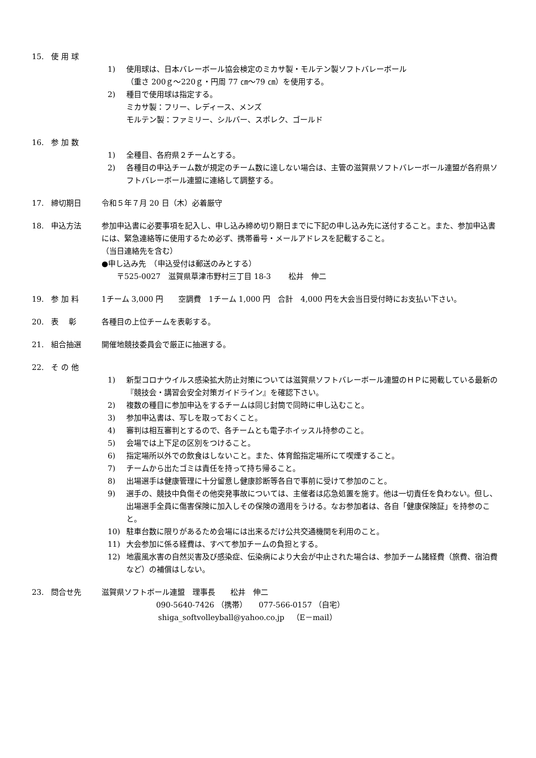15. 使 用 球
1) 使用球は、日本バレーボール協会検定のミカサ製・モルテン製ソフトバレーボール
（重さ 200ｇ～220ｇ・円周 77 ㎝～79 ㎝）を使用する。
2) 種目で使用球は指定する。
ミカサ製：フリー、レディース、メンズ
モルテン製：ファミリー、シルバー、スポレク、ゴールド
16. 参 加 数
1) 全種目、各府県２チームとする。
2) 各種目の申込チーム数が規定のチーム数に達しない場合は、主管の滋賀県ソフトバレーボール連盟が各府県ソフトバレーボール連盟に連絡して調整する。
17. 締切期日 令和５年７月 20 日（木）必着厳守
18. 申込方法 参加申込書に必要事項を記入し、申し込み締め切り期日までに下記の申し込み先に送付すること。また、参加申込書には、緊急連絡等に使用するため必ず、携帯番号・メールアドレスを記載すること。
（当日連絡先を含む）
●申し込み先　（申込受付は郵送のみとする）
　　〒525-0027　滋賀県草津市野村三丁目 18-3　　 松井　伸二
19. 参 加 料 1チーム 3,000 円　　空調費　1チーム 1,000 円　合計　4,000 円を大会当日受付時にお支払い下さい。
20. 表　 彰 各種目の上位チームを表彰する。
21. 組合抽選 開催地競技委員会で厳正に抽選する。
22. そ の 他
1) 新型コロナウイルス感染拡大防止対策については滋賀県ソフトバレーボール連盟のＨＰに掲載している最新の『競技会・講習会安全対策ガイドライン』を確認下さい。
2) 複数の種目に参加申込をするチームは同じ封筒で同時に申し込むこと。
3) 参加申込書は、写しを取っておくこと。
4) 審判は相互審判とするので、各チームとも電子ホイッスル持参のこと。
5) 会場では上下足の区別をつけること。
6) 指定場所以外での飲食はしないこと。また、体育館指定場所にて喫煙すること。
7) チームから出たゴミは責任を持って持ち帰ること。
8) 出場選手は健康管理に十分留意し健康診断等各自で事前に受けて参加のこと。
9) 選手の、競技中負傷その他突発事故については、主催者は応急処置を施す。他は一切責任を負わない。但し、出場選手全員に傷害保険に加入しその保険の適用をうける。なお参加者は、各自「健康保険証」を持参のこと。
10) 駐車台数に限りがあるため会場には出来るだけ公共交通機関を利用のこと。
11) 大会参加に係る経費は、すべて参加チームの負担とする。
12) 地震風水害の自然災害及び感染症、伝染病により大会が中止された場合は、参加チーム諸経費（旅費、宿泊費など）の補償はしない。
23. 問合せ先 滋賀県ソフトボール連盟　理事長　　松井　伸二
090-5640-7426 （携帯）　　077-566-0157 （自宅）
shiga_softvolleyball@yahoo.co.jp　（E－mail）